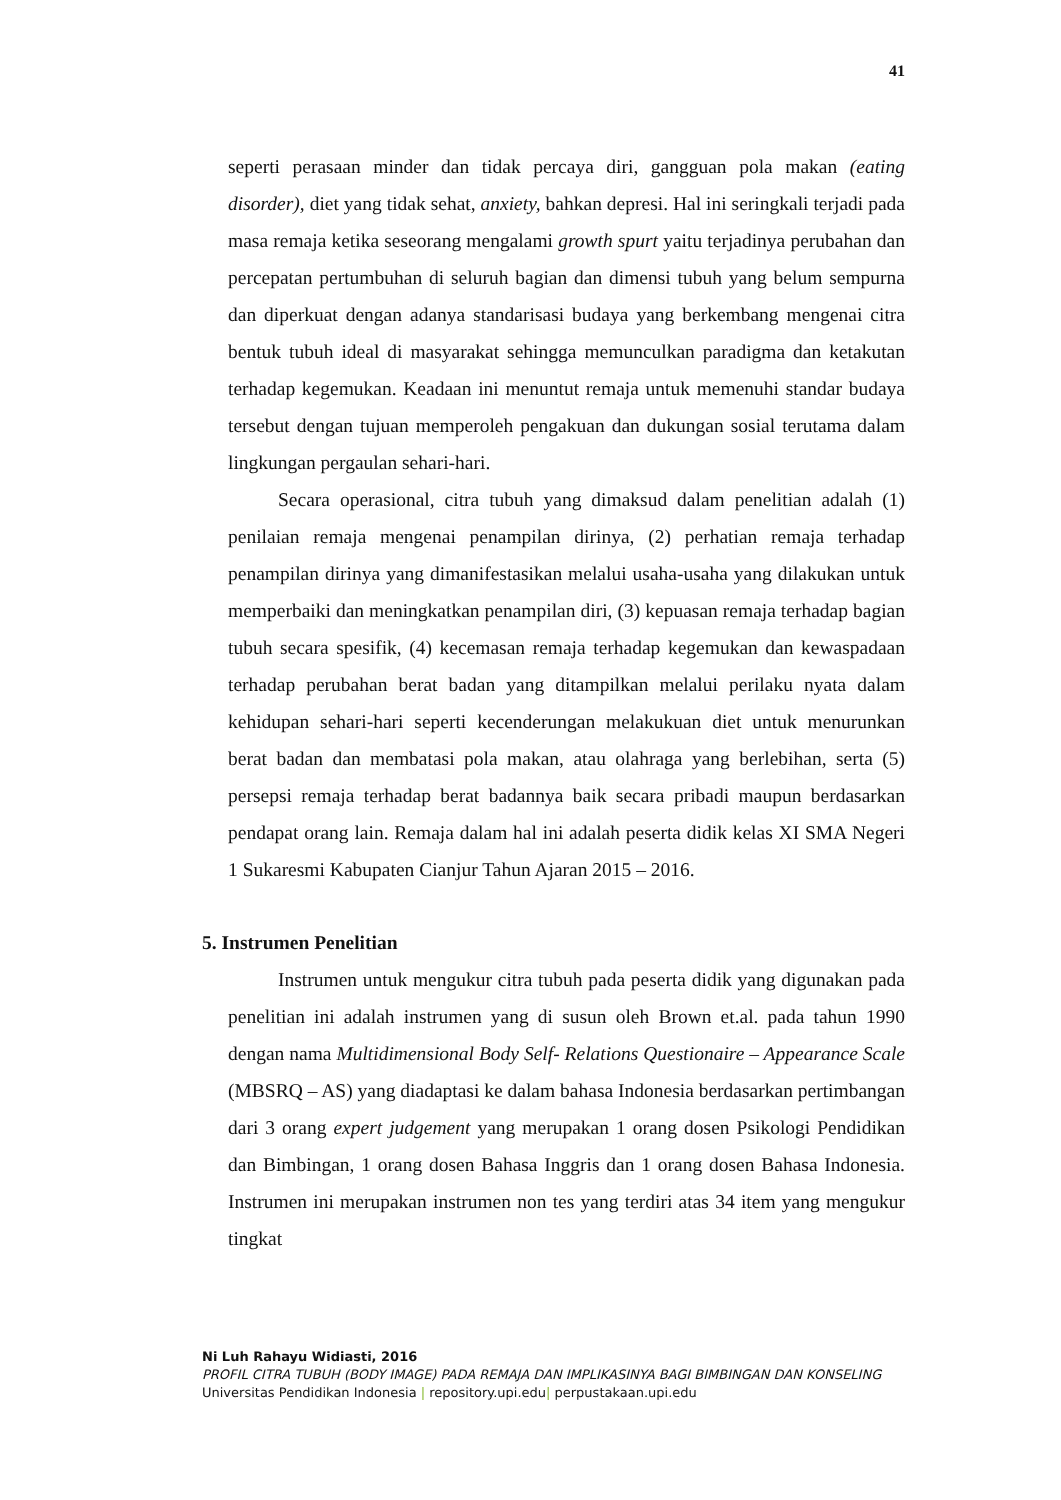41
seperti perasaan minder dan tidak percaya diri, gangguan pola makan (eating disorder), diet yang tidak sehat, anxiety, bahkan depresi. Hal ini seringkali terjadi pada masa remaja ketika seseorang mengalami growth spurt yaitu terjadinya perubahan dan percepatan pertumbuhan di seluruh bagian dan dimensi tubuh yang belum sempurna dan diperkuat dengan adanya standarisasi budaya yang berkembang mengenai citra bentuk tubuh ideal di masyarakat sehingga memunculkan paradigma dan ketakutan terhadap kegemukan. Keadaan ini menuntut remaja untuk memenuhi standar budaya tersebut dengan tujuan memperoleh pengakuan dan dukungan sosial terutama dalam lingkungan pergaulan sehari-hari.
Secara operasional, citra tubuh yang dimaksud dalam penelitian adalah (1) penilaian remaja mengenai penampilan dirinya, (2) perhatian remaja terhadap penampilan dirinya yang dimanifestasikan melalui usaha-usaha yang dilakukan untuk memperbaiki dan meningkatkan penampilan diri, (3) kepuasan remaja terhadap bagian tubuh secara spesifik, (4) kecemasan remaja terhadap kegemukan dan kewaspadaan terhadap perubahan berat badan yang ditampilkan melalui perilaku nyata dalam kehidupan sehari-hari seperti kecenderungan melakukuan diet untuk menurunkan berat badan dan membatasi pola makan, atau olahraga yang berlebihan, serta (5) persepsi remaja terhadap berat badannya baik secara pribadi maupun berdasarkan pendapat orang lain. Remaja dalam hal ini adalah peserta didik kelas XI SMA Negeri 1 Sukaresmi Kabupaten Cianjur Tahun Ajaran 2015 – 2016.
5. Instrumen Penelitian
Instrumen untuk mengukur citra tubuh pada peserta didik yang digunakan pada penelitian ini adalah instrumen yang di susun oleh Brown et.al. pada tahun 1990 dengan nama Multidimensional Body Self- Relations Questionaire – Appearance Scale (MBSRQ – AS) yang diadaptasi ke dalam bahasa Indonesia berdasarkan pertimbangan dari 3 orang expert judgement yang merupakan 1 orang dosen Psikologi Pendidikan dan Bimbingan, 1 orang dosen Bahasa Inggris dan 1 orang dosen Bahasa Indonesia. Instrumen ini merupakan instrumen non tes yang terdiri atas 34 item yang mengukur tingkat
Ni Luh Rahayu Widiasti, 2016
PROFIL CITRA TUBUH (BODY IMAGE) PADA REMAJA DAN IMPLIKASINYA BAGI BIMBINGAN DAN KONSELING
Universitas Pendidikan Indonesia | repository.upi.edu| perpustakaan.upi.edu